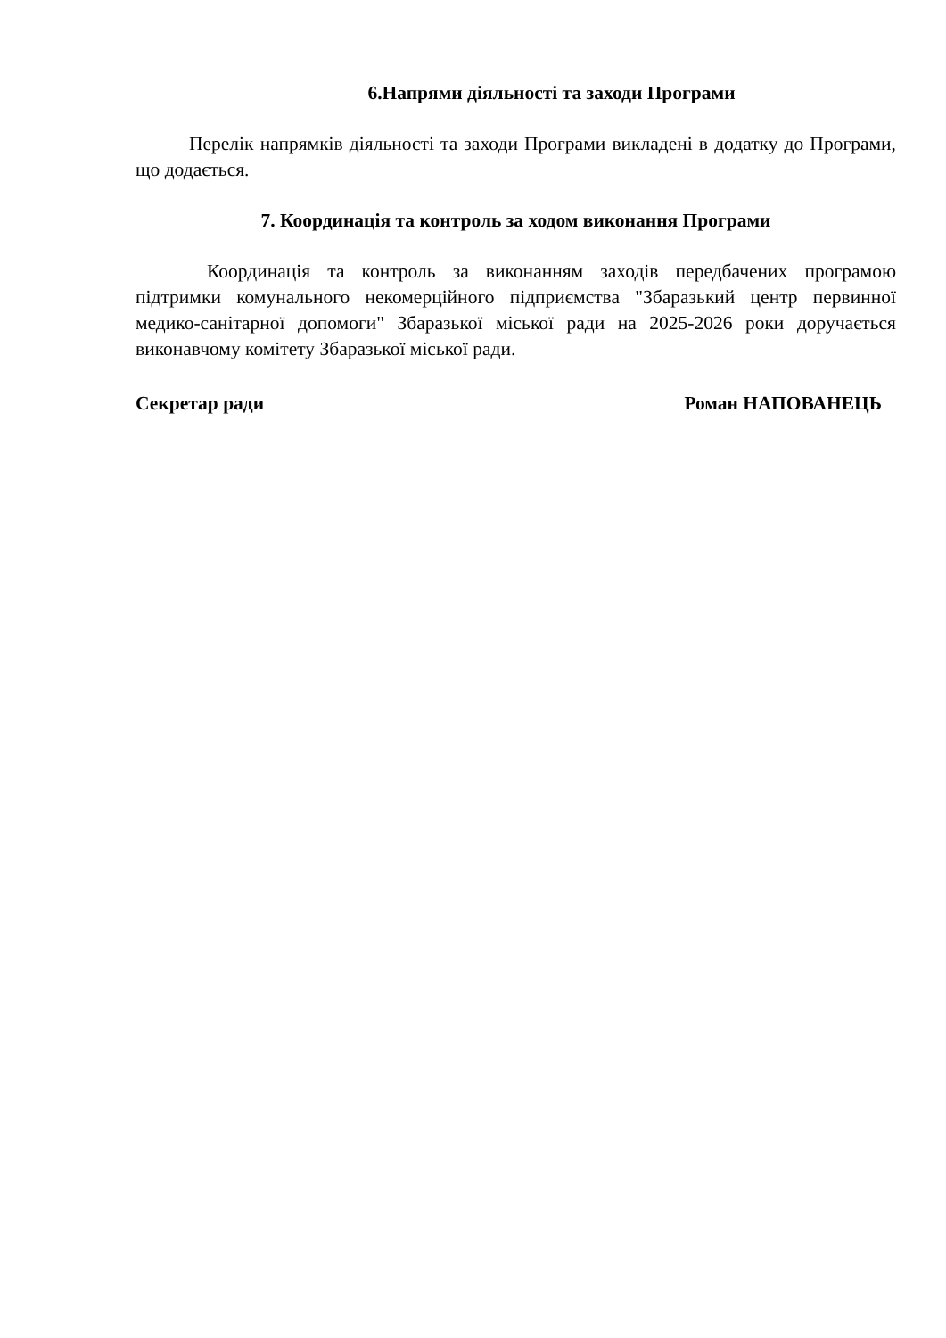6.Напрями діяльності та заходи Програми
Перелік напрямків діяльності та заходи Програми викладені в додатку до Програми, що додається.
7. Координація та контроль за ходом виконання Програми
Координація та контроль за виконанням заходів передбачених програмою підтримки комунального некомерційного підприємства "Збаразький центр первинної медико-санітарної допомоги" Збаразької міської ради на 2025-2026 роки доручається виконавчому комітету Збаразької міської ради.
Секретар ради Роман НАПОВАНЕЦЬ